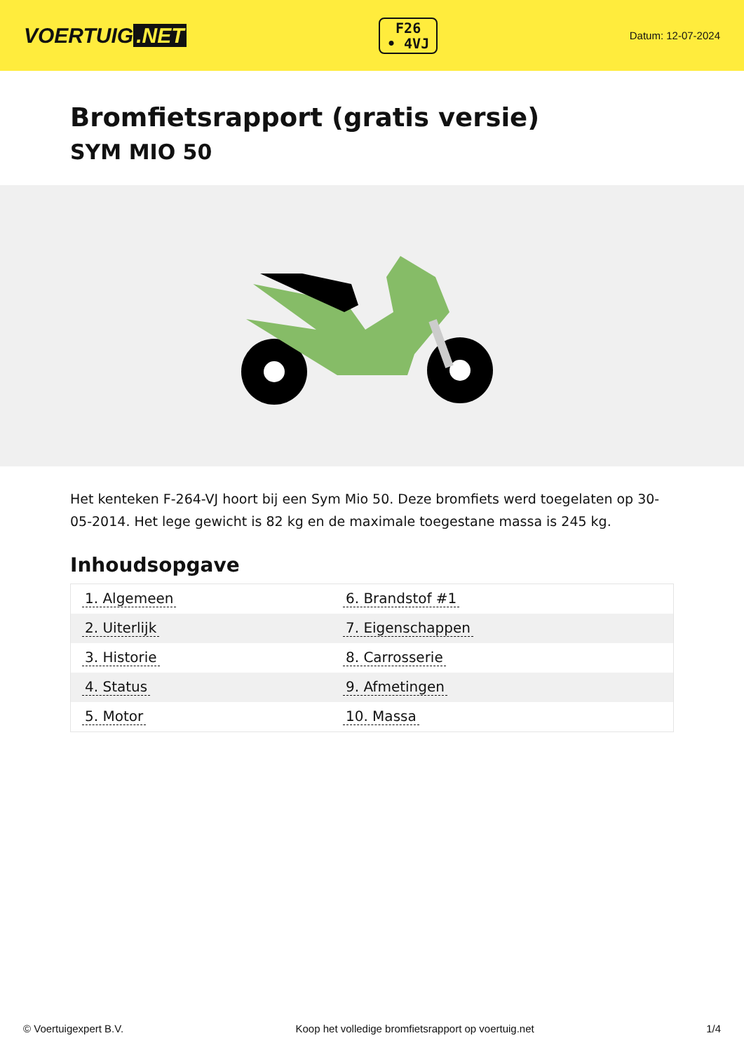VOERTUIG.NET
F26
• 4VJ
Datum: 12-07-2024
Bromfietsrapport (gratis versie)
SYM MIO 50
Het kenteken F-264-VJ hoort bij een Sym Mio 50. Deze bromfiets werd toegelaten op 30-05-2014. Het lege gewicht is 82 kg en de maximale toegestane massa is 245 kg.
Inhoudsopgave
| 1. Algemeen | 6. Brandstof #1 |
| 2. Uiterlijk | 7. Eigenschappen |
| 3. Historie | 8. Carrosserie |
| 4. Status | 9. Afmetingen |
| 5. Motor | 10. Massa |
© Voertuigexpert B.V. Koop het volledige bromfietsrapport op voertuig.net 1/4